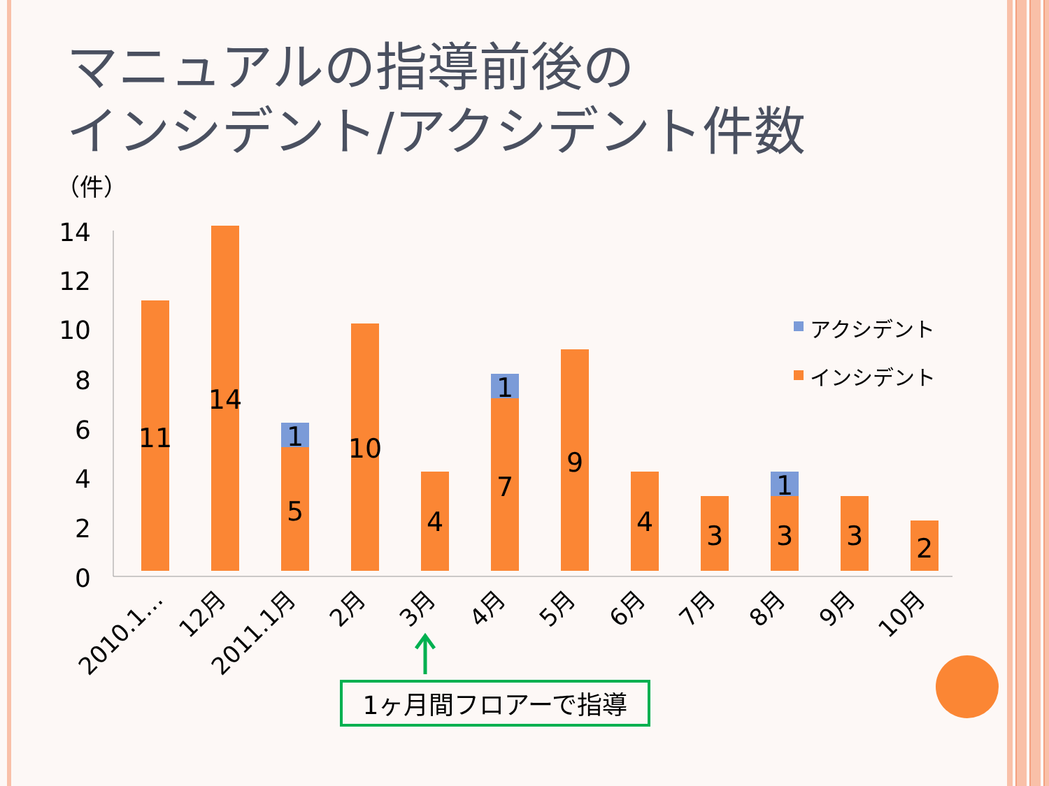マニュアルの指導前後の
インシデント/アクシデント件数
（件）
14
12
10
8
6
4
2
0
11
14
5
1
10
4
7
1
9
4
3
3
1
3
2
2010.1…
12月
2011.1月
2月
3月
4月
5月
6月
7月
8月
9月
10月
アクシデント
インシデント
1ヶ月間フロアーで指導